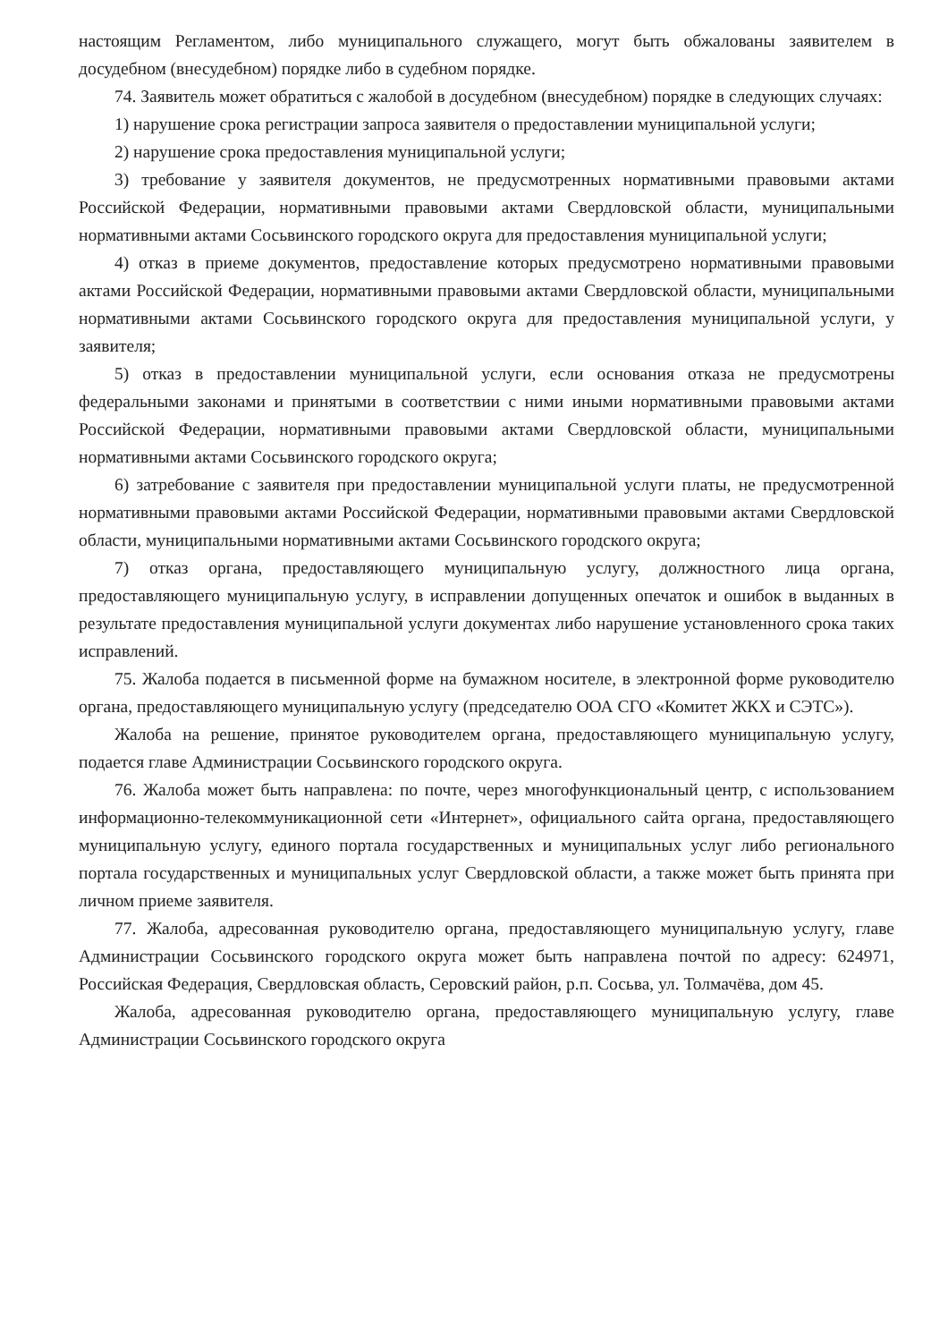настоящим Регламентом, либо муниципального служащего, могут быть обжалованы заявителем в досудебном (внесудебном) порядке либо в судебном порядке.
74. Заявитель может обратиться с жалобой в досудебном (внесудебном) порядке в следующих случаях:
1) нарушение срока регистрации запроса заявителя о предоставлении муниципальной услуги;
2) нарушение срока предоставления муниципальной услуги;
3) требование у заявителя документов, не предусмотренных нормативными правовыми актами Российской Федерации, нормативными правовыми актами Свердловской области, муниципальными нормативными актами Сосьвинского городского округа для предоставления муниципальной услуги;
4) отказ в приеме документов, предоставление которых предусмотрено нормативными правовыми актами Российской Федерации, нормативными правовыми актами Свердловской области, муниципальными нормативными актами Сосьвинского городского округа для предоставления муниципальной услуги, у заявителя;
5) отказ в предоставлении муниципальной услуги, если основания отказа не предусмотрены федеральными законами и принятыми в соответствии с ними иными нормативными правовыми актами Российской Федерации, нормативными правовыми актами Свердловской области, муниципальными нормативными актами Сосьвинского городского округа;
6) затребование с заявителя при предоставлении муниципальной услуги платы, не предусмотренной нормативными правовыми актами Российской Федерации, нормативными правовыми актами Свердловской области, муниципальными нормативными актами Сосьвинского городского округа;
7) отказ органа, предоставляющего муниципальную услугу, должностного лица органа, предоставляющего муниципальную услугу, в исправлении допущенных опечаток и ошибок в выданных в результате предоставления муниципальной услуги документах либо нарушение установленного срока таких исправлений.
75. Жалоба подается в письменной форме на бумажном носителе, в электронной форме руководителю органа, предоставляющего муниципальную услугу (председателю ООА СГО «Комитет ЖКХ и СЭТС»).
Жалоба на решение, принятое руководителем органа, предоставляющего муниципальную услугу, подается главе Администрации Сосьвинского городского округа.
76. Жалоба может быть направлена: по почте, через многофункциональный центр, с использованием информационно-телекоммуникационной сети «Интернет», официального сайта органа, предоставляющего муниципальную услугу, единого портала государственных и муниципальных услуг либо регионального портала государственных и муниципальных услуг Свердловской области, а также может быть принята при личном приеме заявителя.
77. Жалоба, адресованная руководителю органа, предоставляющего муниципальную услугу, главе Администрации Сосьвинского городского округа может быть направлена почтой по адресу: 624971, Российская Федерация, Свердловская область, Серовский район, р.п. Сосьва, ул. Толмачёва, дом 45.
Жалоба, адресованная руководителю органа, предоставляющего муниципальную услугу, главе Администрации Сосьвинского городского округа